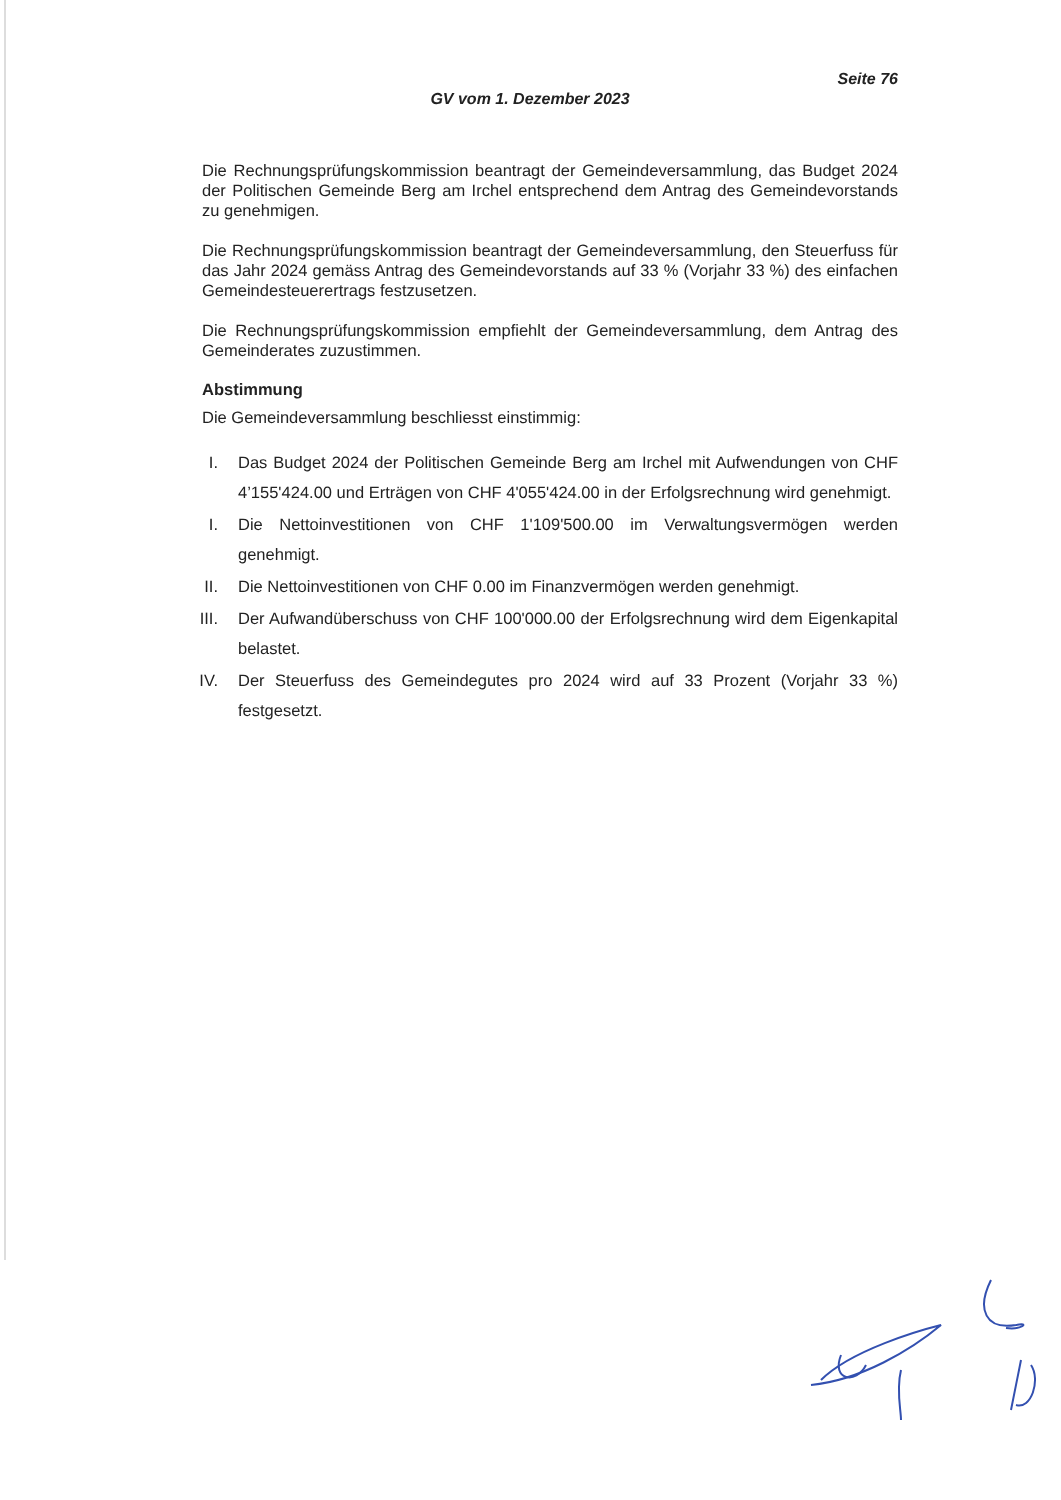Seite 76
GV vom 1. Dezember 2023
Die Rechnungsprüfungskommission beantragt der Gemeindeversammlung, das Budget 2024 der Politischen Gemeinde Berg am Irchel entsprechend dem Antrag des Gemeindevorstands zu genehmigen.
Die Rechnungsprüfungskommission beantragt der Gemeindeversammlung, den Steuerfuss für das Jahr 2024 gemäss Antrag des Gemeindevorstands auf 33 % (Vorjahr 33 %) des einfachen Gemeindesteuerertrags festzusetzen.
Die Rechnungsprüfungskommission empfiehlt der Gemeindeversammlung, dem Antrag des Gemeinderates zuzustimmen.
Abstimmung
Die Gemeindeversammlung beschliesst einstimmig:
I. Das Budget 2024 der Politischen Gemeinde Berg am Irchel mit Aufwendungen von CHF 4’155'424.00 und Erträgen von CHF 4'055'424.00 in der Erfolgsrechnung wird genehmigt.
I. Die Nettoinvestitionen von CHF 1'109'500.00 im Verwaltungsvermögen werden genehmigt.
II. Die Nettoinvestitionen von CHF 0.00 im Finanzvermögen werden genehmigt.
III. Der Aufwandüberschuss von CHF 100'000.00 der Erfolgsrechnung wird dem Eigenkapital belastet.
IV. Der Steuerfuss des Gemeindegutes pro 2024 wird auf 33 Prozent (Vorjahr 33 %) festgesetzt.